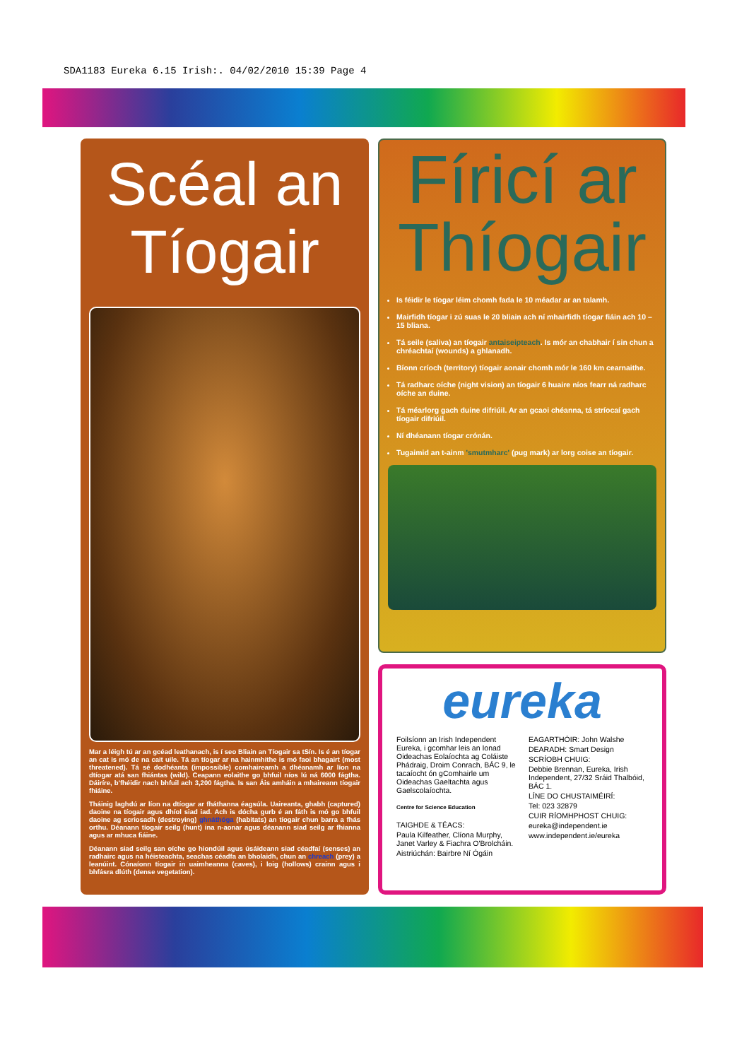SDA1183 Eureka 6.15 Irish:. 04/02/2010 15:39 Page 4
Scéal an Tíogair
Mar a léigh tú ar an gcéad leathanach, is í seo Bliain an Tíogair sa tSín. Is é an tíogar an cat is mó de na cait uile. Tá an tíogar ar na hainmhithe is mó faoi bhagairt (most threatened). Tá sé dodhéanta (impossible) comhaireamh a dhéanamh ar líon na dtíogar atá san fhiántas (wild). Ceapann eolaithe go bhfuil níos lú ná 6000 fágtha. Dáiríre, b'fhéidir nach bhfuil ach 3,200 fágtha. Is san Áis amháin a mhaireann tíogair fhiáine.
Tháinig laghdú ar líon na dtíogar ar fháthanna éagsúla. Uaireanta, ghabh (captured) daoine na tíogair agus dhíol siad iad. Ach is dócha gurb é an fáth is mó go bhfuil daoine ag scriosadh (destroying) ghnáthóga (habitats) an tíogair chun barra a fhás orthu. Déanann tíogair seilg (hunt) ina n-aonar agus déanann siad seilg ar fhianna agus ar mhuca fiáine.
Déanann siad seilg san oíche go hiondúil agus úsáideann siad céadfaí (senses) an radhairc agus na héisteachta, seachas céadfa an bholaidh, chun an chreach (prey) a leanúint. Cónaíonn tíogair in uaimheanna (caves), i loig (hollows) crainn agus i bhfásra dlúth (dense vegetation).
Fíricí ar Thíogair
Is féidir le tíogar léim chomh fada le 10 méadar ar an talamh.
Mairfidh tíogar i zú suas le 20 bliain ach ní mhairfidh tíogar fiáin ach 10 – 15 bliana.
Tá seile (saliva) an tíogair antaiseipteach. Is mór an chabhair í sin chun a chréachtaí (wounds) a ghlanadh.
Bíonn críoch (territory) tíogair aonair chomh mór le 160 km cearnaithe.
Tá radharc oíche (night vision) an tíogair 6 huaire níos fearr ná radharc oíche an duine.
Tá méarlorg gach duine difriúil. Ar an gcaoi chéanna, tá stríocaí gach tíogair difriúil.
Ní dhéanann tíogar crónán.
Tugaimid an t-ainm 'smutmharc' (pug mark) ar lorg coise an tíogair.
eureka
Foilsíonn an Irish Independent Eureka, i gcomhar leis an Ionad Oideachas Eolaíochta ag Coláiste Phádraig, Droim Conrach, BÁC 9, le tacaíocht ón gComhairle um Oideachas Gaeltachta agus Gaelscolaíochta.
Centre for Science Education
TAIGHDE & TÉACS:
Paula Kilfeather, Clíona Murphy, Janet Varley & Fiachra O'Brolcháin.
Aistriúchán: Bairbre Ní Ógáin
EAGARTHÓIR: John Walshe
DEARADH: Smart Design
SCRÍOBH CHUIG:
Debbie Brennan, Eureka, Irish Independent, 27/32 Sráid Thalbóid, BÁC 1.
LÍNE DO CHUSTAIMÉIRÍ:
Tel: 023 32879
CUIR RÍOMHPHOST CHUIG:
eureka@independent.ie
www.independent.ie/eureka